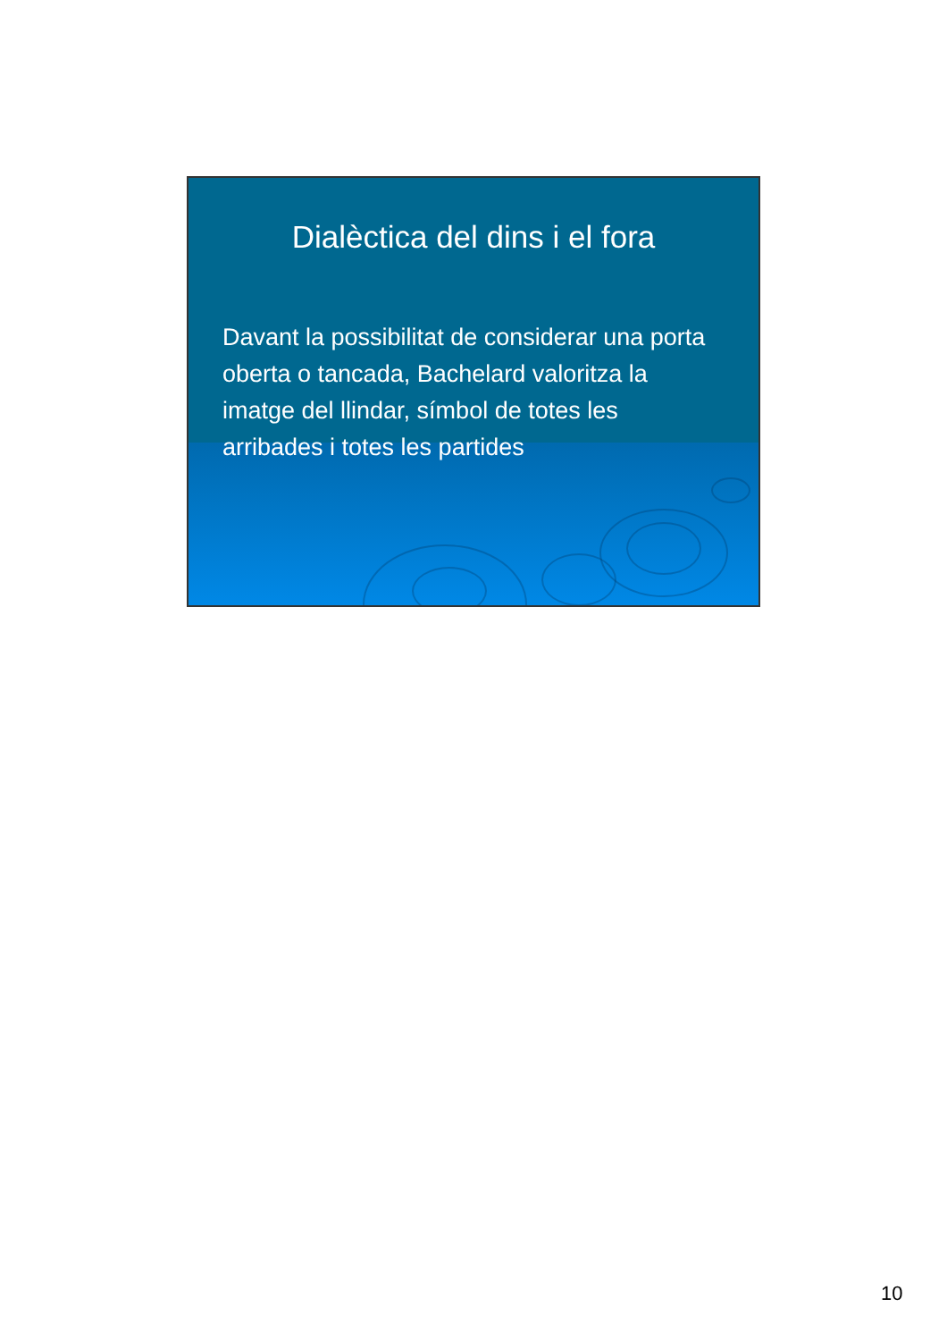Dialèctica del dins i el fora
Davant la possibilitat de considerar una porta oberta o tancada, Bachelard valoritza la imatge del llindar, símbol de totes les arribades i totes les partides
10